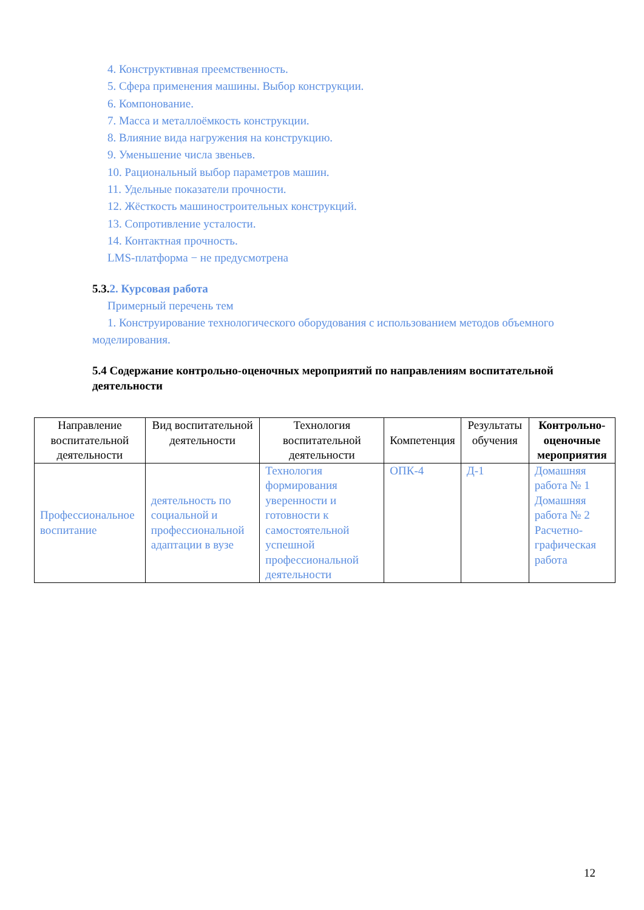4. Конструктивная преемственность.
5. Сфера применения машины. Выбор конструкции.
6. Компонование.
7. Масса и металлоёмкость конструкции.
8. Влияние вида нагружения на конструкцию.
9. Уменьшение числа звеньев.
10. Рациональный выбор параметров машин.
11. Удельные показатели прочности.
12. Жёсткость машиностроительных конструкций.
13. Сопротивление усталости.
14. Контактная прочность.
LMS-платформа − не предусмотрена
5.3.2. Курсовая работа
Примерный перечень тем
1. Конструирование технологического оборудования с использованием методов объемного моделирования.
5.4 Содержание контрольно-оценочных мероприятий по направлениям воспитательной деятельности
| Направление воспитательной деятельности | Вид воспитательной деятельности | Технология воспитательной деятельности | Компетенция | Результаты обучения | Контрольно-оценочные мероприятия |
| --- | --- | --- | --- | --- | --- |
| Профессиональное воспитание | деятельность по социальной и профессиональной адаптации в вузе | Технология формирования уверенности и готовности к самостоятельной успешной профессиональной деятельности | ОПК-4 | Д-1 | Домашняя работа № 1 Домашняя работа № 2 Расчетно-графическая работа |
12